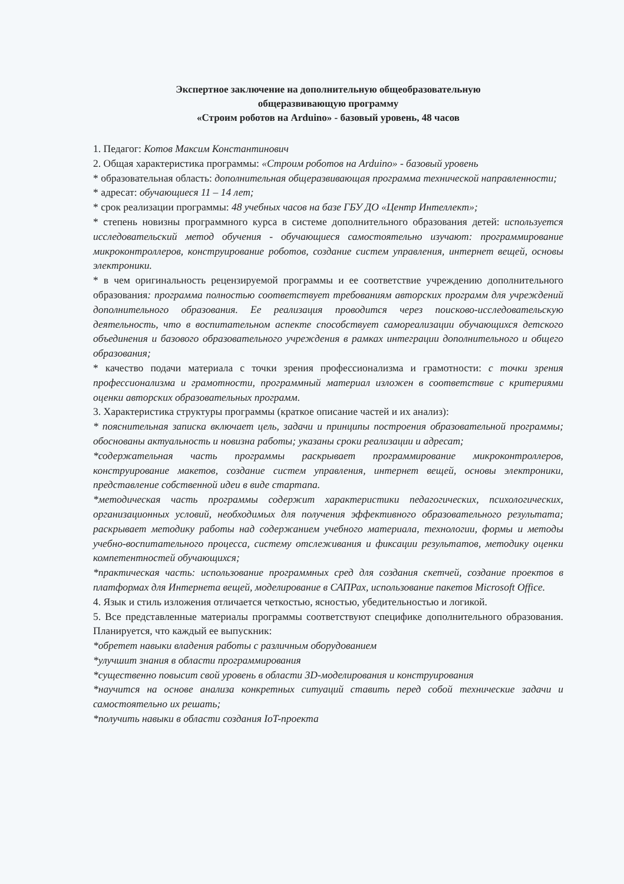Экспертное заключение на дополнительную общеобразовательную
общеразвивающую программу
«Строим роботов на Arduino» - базовый уровень, 48 часов
1. Педагог: Котов Максим Константинович
2. Общая характеристика программы: «Строим роботов на Arduino» - базовый уровень
* образовательная область: дополнительная общеразвивающая программа технической направленности;
* адресат: обучающиеся 11 – 14 лет;
* срок реализации программы: 48 учебных часов на базе ГБУ ДО «Центр Интеллект»;
* степень новизны программного курса в системе дополнительного образования детей: используется исследовательский метод обучения - обучающиеся самостоятельно изучают: программирование микроконтроллеров, конструирование роботов, создание систем управления, интернет вещей, основы электроники.
* в чем оригинальность рецензируемой программы и ее соответствие учреждению дополнительного образования: программа полностью соответствует требованиям авторских программ для учреждений дополнительного образования. Ее реализация проводится через поисково-исследовательскую деятельность, что в воспитательном аспекте способствует самореализации обучающихся детского объединения и базового образовательного учреждения в рамках интеграции дополнительного и общего образования;
* качество подачи материала с точки зрения профессионализма и грамотности: с точки зрения профессионализма и грамотности, программный материал изложен в соответствие с критериями оценки авторских образовательных программ.
3. Характеристика структуры программы (краткое описание частей и их анализ):
* пояснительная записка включает цель, задачи и принципы построения образовательной программы; обоснованы актуальность и новизна работы; указаны сроки реализации и адресат;
*содержательная часть программы раскрывает программирование микроконтроллеров, конструирование макетов, создание систем управления, интернет вещей, основы электроники, представление собственной идеи в виде стартапа.
*методическая часть программы содержит характеристики педагогических, психологических, организационных условий, необходимых для получения эффективного образовательного результата; раскрывает методику работы над содержанием учебного материала, технологии, формы и методы учебно-воспитательного процесса, систему отслеживания и фиксации результатов, методику оценки компетентностей обучающихся;
*практическая часть: использование программных сред для создания скетчей, создание проектов в платформах для Интернета вещей, моделирование в САПРах, использование пакетов Microsoft Office.
4. Язык и стиль изложения отличается четкостью, ясностью, убедительностью и логикой.
5. Все представленные материалы программы соответствуют специфике дополнительного образования. Планируется, что каждый ее выпускник:
*обретет навыки владения работы с различным оборудованием
*улучшит знания в области программирования
*существенно повысит свой уровень в области 3D-моделирования и конструирования
*научится на основе анализа конкретных ситуаций ставить перед собой технические задачи и самостоятельно их решать;
*получить навыки в области создания IoT-проекта